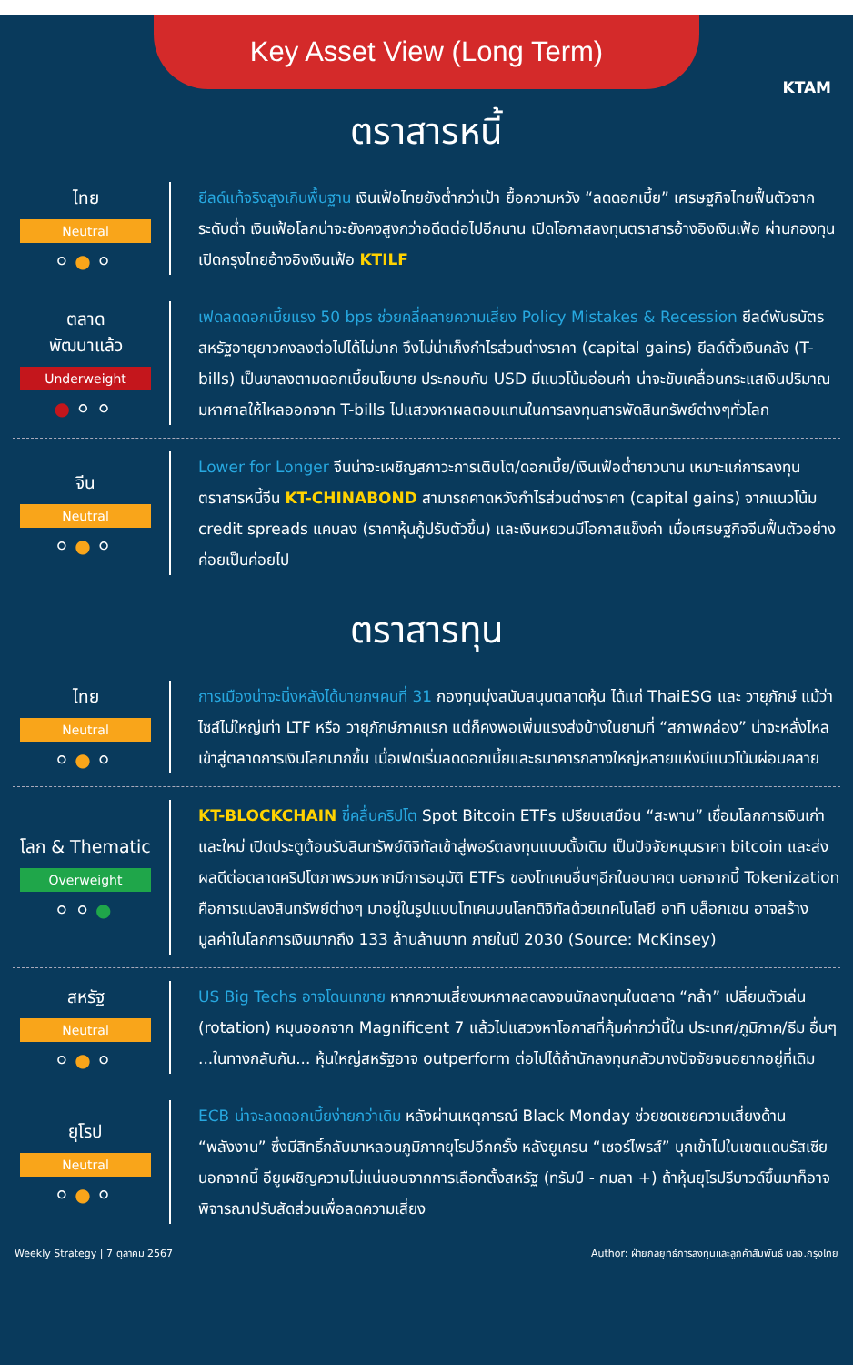Key Asset View (Long Term)
KTAM
ตราสารหนี้
ไทย
Neutral
⚪●⚪
ยีลด์แท้จริงสูงเกินพื้นฐาน เงินเฟ้อไทยยังต่ำกว่าเป้า ยื้อความหวัง “ลดดอกเบี้ย” เศรษฐกิจไทยฟื้นตัวจากระดับต่ำ เงินเฟ้อโลกน่าจะยังคงสูงกว่าอดีตต่อไปอีกนาน เปิดโอกาสลงทุนตราสารอ้างอิงเงินเฟ้อ ผ่านกองทุนเปิดกรุงไทยอ้างอิงเงินเฟ้อ KTILF
ตลาด
พัฒนาแล้ว
Underweight
●⚪⚪
เฟดลดดอกเบี้ยแรง 50 bps ช่วยคลี่คลายความเสี่ยง Policy Mistakes & Recession ยีลด์พันธบัตรสหรัฐอายุยาวคงลงต่อไปได้ไม่มาก จึงไม่น่าเก็งกำไรส่วนต่างราคา (capital gains) ยีลด์ตั๋วเงินคลัง (T-bills) เป็นขาลงตามดอกเบี้ยนโยบาย ประกอบกับ USD มีแนวโน้มอ่อนค่า น่าจะขับเคลื่อนกระแสเงินปริมาณมหาศาลให้ไหลออกจาก T-bills ไปแสวงหาผลตอบแทนในการลงทุนสารพัดสินทรัพย์ต่างๆทั่วโลก
จีน
Neutral
⚪●⚪
Lower for Longer จีนน่าจะเผชิญสภาวะการเติบโต/ดอกเบี้ย/เงินเฟ้อต่ำยาวนาน เหมาะแก่การลงทุนตราสารหนี้จีน KT-CHINABOND สามารถคาดหวังกำไรส่วนต่างราคา (capital gains) จากแนวโน้ม credit spreads แคบลง (ราคาหุ้นกู้ปรับตัวขึ้น) และเงินหยวนมีโอกาสแข็งค่า เมื่อเศรษฐกิจจีนฟื้นตัวอย่างค่อยเป็นค่อยไป
ตราสารทุน
ไทย
Neutral
⚪●⚪
การเมืองน่าจะนิ่งหลังได้นายกฯคนที่ 31 กองทุนมุ่งสนับสนุนตลาดหุ้น ได้แก่ ThaiESG และ วายุภักษ์ แม้ว่าไซส์ไม่ใหญ่เท่า LTF หรือ วายุภักษ์ภาคแรก แต่ก็คงพอเพิ่มแรงส่งบ้างในยามที่ “สภาพคล่อง” น่าจะหลั่งไหลเข้าสู่ตลาดการเงินโลกมากขึ้น เมื่อเฟดเริ่มลดดอกเบี้ยและธนาคารกลางใหญ่หลายแห่งมีแนวโน้มผ่อนคลาย
โลก & Thematic
Overweight
⚪⚪●
KT-BLOCKCHAIN ขี่คลื่นคริปโต Spot Bitcoin ETFs เปรียบเสมือน “สะพาน” เชื่อมโลกการเงินเก่าและใหม่ เปิดประตูต้อนรับสินทรัพย์ดิจิทัลเข้าสู่พอร์ตลงทุนแบบดั้งเดิม เป็นปัจจัยหนุนราคา bitcoin และส่งผลดีต่อตลาดคริปโตภาพรวมหากมีการอนุมัติ ETFs ของโทเคนอื่นๆอีกในอนาคต นอกจากนี้ Tokenization คือการแปลงสินทรัพย์ต่างๆ มาอยู่ในรูปแบบโทเคนบนโลกดิจิทัลด้วยเทคโนโลยี อาทิ บล็อกเชน อาจสร้างมูลค่าในโลกการเงินมากถึง 133 ล้านล้านบาท ภายในปี 2030 (Source: McKinsey)
สหรัฐ
Neutral
⚪●⚪
US Big Techs อาจโดนเทขาย หากความเสี่ยงมหภาคลดลงจนนักลงทุนในตลาด “กล้า” เปลี่ยนตัวเล่น (rotation) หมุนออกจาก Magnificent 7 แล้วไปแสวงหาโอกาสที่คุ้มค่ากว่านี้ใน ประเทศ/ภูมิภาค/ธีม อื่นๆ ...ในทางกลับกัน... หุ้นใหญ่สหรัฐอาจ outperform ต่อไปได้ถ้านักลงทุนกลัวบางปัจจัยจนอยากอยู่ที่เดิม
ยุโรป
Neutral
⚪●⚪
ECB น่าจะลดดอกเบี้ยง่ายกว่าเดิม หลังผ่านเหตุการณ์ Black Monday ช่วยชดเชยความเสี่ยงด้าน “พลังงาน” ซึ่งมีสิทธิ์กลับมาหลอนภูมิภาคยุโรปอีกครั้ง หลังยูเครน “เซอร์ไพรส์” บุกเข้าไปในเขตแดนรัสเซีย นอกจากนี้ อียูเผชิญความไม่แน่นอนจากการเลือกตั้งสหรัฐ (ทรัมป์ - กมลา +) ถ้าหุ้นยุโรปรีบาวด์ขึ้นมาก็อาจพิจารณาปรับสัดส่วนเพื่อลดความเสี่ยง
Weekly Strategy | 7 ตุลาคม 2567 Author: ฝ่ายกลยุทธ์การลงทุนและลูกค้าสัมพันธ์ บลจ.กรุงไทย